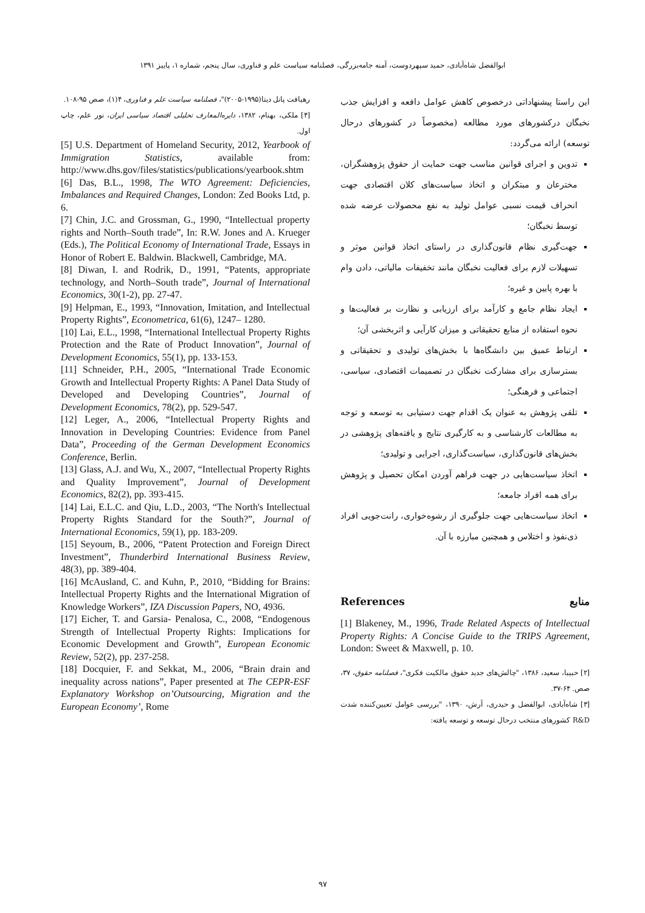ابوالفضل شاه‌آبادی، حمید سپهردوست، آمنه جامه‌بزرگی، فصلنامه سیاست علم و فناوری، سال پنجم، شماره ۱، پاییز ۱۳۹۱
این راستا پیشنهاداتی درخصوص کاهش عوامل دافعه و افزایش جذب نخبگان درکشورهای مورد مطالعه (مخصوصاً در کشورهای درحال توسعه) ارائه می‌گردد:
تدوین و اجرای قوانین مناسب جهت حمایت از حقوق پژوهشگران، مخترعان و مبتکران و اتخاذ سیاست‌های کلان اقتصادی جهت انحراف قیمت نسبی عوامل تولید به نفع محصولات عرضه شده توسط نخبگان؛
جهت‌گیری نظام قانون‌گذاری در راستای اتخاذ قوانین موثر و تسهیلات لازم برای فعالیت نخبگان مانند تخفیفات مالیاتی، دادن وام با بهره پایین و غیره؛
ایجاد نظام جامع و کارآمد برای ارزیابی و نظارت بر فعالیت‌ها و نحوه استفاده از منابع تحقیقاتی و میزان کارآیی و اثربخشی آن؛
ارتباط عمیق بین دانشگاه‌ها با بخش‌های تولیدی و تحقیقاتی و بسترسازی برای مشارکت نخبگان در تصمیمات اقتصادی، سیاسی، اجتماعی و فرهنگی؛
تلقی پژوهش به عنوان یک اقدام جهت دستیابی به توسعه و توجه به مطالعات کارشناسی و به کارگیری نتایج و یافته‌های پژوهشی در بخش‌های قانون‌گذاری، سیاست‌گذاری، اجرایی و تولیدی؛
اتخاذ سیاست‌هایی در جهت فراهم آوردن امکان تحصیل و پژوهش برای همه افراد جامعه؛
اتخاذ سیاست‌هایی جهت جلوگیری از رشوه‌خواری، رانت‌جویی افراد ذی‌نفوذ و اختلاس و همچنین مبارزه با آن.
References منابع
[1] Blakeney, M., 1996, Trade Related Aspects of Intellectual Property Rights: A Concise Guide to the TRIPS Agreement, London: Sweet & Maxwell, p. 10.
[۲] حبیبا، سعید، ۱۳۸۶، "چالش‌های جدید حقوق مالکیت فکری"، فصلنامه حقوق، ۳۷، صص. ۶۴-۳۷.
[۳] شاه‌آبادی، ابوالفضل و حیدری، آرش، ۱۳۹۰، "بررسی عوامل تعیین‌کننده شدت R&D کشورهای منتخب درحال توسعه و توسعه یافته:
رهیافت پانل دیتا(۱۹۹۵-۲۰۰۵)"، فصلنامه سیاست علم و فناوری، ۴(۱)، صص ۹۵-۱۰۸.
[۴] ملکی، بهنام، ۱۳۸۲، دایره‌المعارف تحلیلی اقتصاد سیاسی ایران، نور علم، چاپ اول.
[5] U.S. Department of Homeland Security, 2012, Yearbook of Immigration Statistics, available from: http://www.dhs.gov/files/statistics/publications/yearbook.shtm
[6] Das, B.L., 1998, The WTO Agreement: Deficiencies, Imbalances and Required Changes, London: Zed Books Ltd, p. 6.
[7] Chin, J.C. and Grossman, G., 1990, “Intellectual property rights and North–South trade”, In: R.W. Jones and A. Krueger (Eds.), The Political Economy of International Trade, Essays in Honor of Robert E. Baldwin. Blackwell, Cambridge, MA.
[8] Diwan, I. and Rodrik, D., 1991, “Patents, appropriate technology, and North–South trade”, Journal of International Economics, 30(1-2), pp. 27-47.
[9] Helpman, E., 1993, “Innovation, Imitation, and Intellectual Property Rights”, Econometrica, 61(6), 1247– 1280.
[10] Lai, E.L., 1998, “International Intellectual Property Rights Protection and the Rate of Product Innovation”, Journal of Development Economics, 55(1), pp. 133-153.
[11] Schneider, P.H., 2005, “International Trade Economic Growth and Intellectual Property Rights: A Panel Data Study of Developed and Developing Countries”, Journal of Development Economics, 78(2), pp. 529-547.
[12] Leger, A., 2006, “Intellectual Property Rights and Innovation in Developing Countries: Evidence from Panel Data”, Proceeding of the German Development Economics Conference, Berlin.
[13] Glass, A.J. and Wu, X., 2007, “Intellectual Property Rights and Quality Improvement”, Journal of Development Economics, 82(2), pp. 393-415.
[14] Lai, E.L.C. and Qiu, L.D., 2003, “The North's Intellectual Property Rights Standard for the South?”, Journal of International Economics, 59(1), pp. 183-209.
[15] Seyoum, B., 2006, “Patent Protection and Foreign Direct Investment”, Thunderbird International Business Review, 48(3), pp. 389-404.
[16] McAusland, C. and Kuhn, P., 2010, “Bidding for Brains: Intellectual Property Rights and the International Migration of Knowledge Workers”, IZA Discussion Papers, NO, 4936.
[17] Eicher, T. and Garsia- Penalosa, C., 2008, “Endogenous Strength of Intellectual Property Rights: Implications for Economic Development and Growth”, European Economic Review, 52(2), pp. 237-258.
[18] Docquier, F. and Sekkat, M., 2006, “Brain drain and inequality across nations”, Paper presented at The CEPR-ESF Explanatory Workshop on’Outsourcing, Migration and the European Economy’, Rome
۹۷